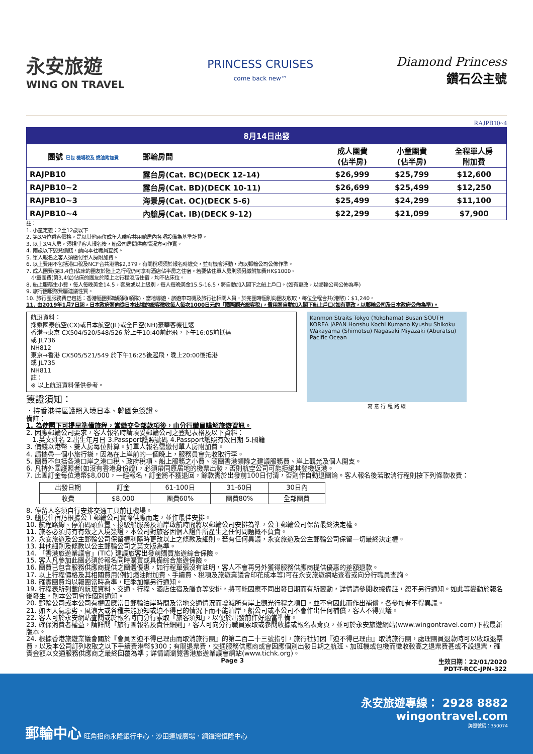永安旅遊
WING ON TRAVEL
PRINCESS CRUISES
come back new™
Diamond Princess
鑽石公主號
RAJPB10~4
8月14日出發
| 團號 已包 機場稅及 燃油附加費 | 郵輪房間 | 成人團費 (佔半房) | 小童團費 (佔半房) | 全程單人房 附加費 |
| --- | --- | --- | --- | --- |
| RAJPB10 | 露台房(Cat. BC)(DECK 12-14) | $26,999 | $25,799 | $12,600 |
| RAJPB10~2 | 露台房(Cat. BD)(DECK 10-11) | $26,699 | $25,499 | $12,250 |
| RAJPB10~3 | 海景房(Cat. OC)(DECK 5-6) | $25,499 | $24,299 | $11,100 |
| RAJPB10~4 | 內艙房(Cat. IB)(DECK 9-12) | $22,299 | $21,099 | $7,900 |
註：
1. 小童定義：2至12歲以下
2. 第3/4位乘客價格，是以其他兩位成年人乘客共用艙房內各項設備為基準計算。
3. 以上3/4人房，須視乎客人報名後，船公司房間供應情況方可作實。
4. 兩歲以下嬰兒價錢，請向本社職員查詢。
5. 單人報名之客人須繳付單人房附加費。
6. 以上費用不包括港口稅及NCF合共港幣$2,379，有關稅項須於報名時繳交，並有機會浮動，均以郵輪公司公佈作準。
7. 成人團費(第3,4位)佔床的團友於陸上之行程仍可享有酒店佔半房之住宿。若要佔住單人房則須另繳附加費HK$1000。
小童團費(第3,4位)佔床的團友於陸上之行程酒店住宿，均不佔床位。
8. 船上服務生小費，每人每晚美金14.5，套房或以上級別，每人每晚美金15.5-16.5，將自動加入閣下之船上戶口。(如有更改，以郵輪公司公佈為準)
9. 旅行團服務費屬建議性質。
10. 旅行團服務費已包括：香港隨團郵輪顧問(領隊)、當地導遊、旅遊車司機及旅行社相關人員，於完團時個別向團友收取，每位全程合共(港幣)：$1,240。
11. 由2019年1月7日起，日本政府將向從日本出境的旅客徵收每人每次1000日元的「國際觀光旅客稅」，費用將自動加入閣下船上戶口(如有更改，以郵輪公司及日本政府公佈為準)。
航班資料：
採乘國泰航空(CX)或日本航空(JL)或全日空(NH)豪華客機往返
香港→東京 CX504/520/548/526 於上午10:40前起飛，下午16:05前抵達
或 JL736
NH812
東京→香港 CX505/521/549 於下午16:25後起飛，晚上20:00後抵港
或 JL735
NH811
註：
※ 以上航班資料僅供參考。
簽證須知：
．持香港特區護照入境日本、韓國免簽證。
Kanmon Straits Tokyo (Yokohama) Busan SOUTH KOREA JAPAN Honshu Kochi Kumano Kyushu Shikoku Wakayama (Shimotsu) Nagasaki Miyazaki (Aburatsu) Pacific Ocean
寫 意 行 程 路 線
備註：
1. 為使閣下可提早準備旅程，當繳交全部款項後，由分行職員講解旅遊資訊。
2. 因應郵輪公司要求，客人報名時請填妥郵輪公司之登記表格及以下資料：
1.英文姓名 2.出生年月日 3.Passport護照號碼 4.Passport護照有效日期 5.國籍
3. 價錢以港幣、雙人房每位計算。如單人報名需繳付單人房附加費。
4. 請攜帶一個小旅行袋，因為在上岸前的一個晚上，服務員會先收取行李。
5. 團費不包括各港口岸之港口稅、政府稅項、船上服務之小費、隨團香港領隊之建議服務費、岸上觀光及個人開支。
6. 凡持外國護照者(如沒有香港身份證)，必須帶同原居地的機票出發，否則航空公司可能拒絕其登機返港。
7. 此團訂金每位港幣$8,000，一經報名，訂金將不獲退回，餘款需於出發前100日付清，否則作自動退團論。客人報名後若取消行程則按下列條款收費：
| 出發日期 | 訂金 | 61-100日 | 31-60日 | 30日內 |
| 收費 | $8,000 | 團費60% | 團費80% | 全部團費 |
8. 停留人客須自行安排交通工具前往機場。
9. 艙房住宿乃根據公主郵輪公司實際供應而定，並作最佳安排。
10. 航程路線、停泊碼頭位置、接駁船服務及泊岸啟航時間將以郵輪公司安排為準，公主郵輪公司保留最終決定權。
11. 旅客必須持有有效之入境簽證，本公司對旅客因個人證件所產生之任何問題概不負責。
12. 永安旅遊及公主郵輪公司保留權利隨時更改以上之條款及細則。若有任何異議，永安旅遊及公主郵輪公司保留一切最終決定權。
13. 其他細則及條款以公主郵輪公司之英文版為準。
14. 「香港旅遊業議會」(TIC) 建議旅客出發前購買旅遊綜合保險。
15. 客人凡參加此團必須於報名同時購買或具備綜合旅遊保險。
16. 團費已包含服務供應商提供之團體優惠，如行程單張沒有註明，客人不會再另外獲得服務供應商提供優惠的差額退款。
17. 以上行程價格及其相關費用(例如燃油附加費、手續費、稅項及旅遊業議會印花成本等)可在永安旅遊網站查看或向分行職員查詢。
18. 確實團費均以報團當時為準，旺季加幅另行通知。
19. 行程表所列載的航班資料、交通、行程、酒店住宿及膳食等安排，將可能因應不同出發日期而有所變動，詳情請參閱收據備註，恕不另行通知。如此等變動於報名後發生，則本公司會作個別通知。
20. 郵輪公司或本公司有權因應當日郵輪泊岸時間及當地交通情況而增減所有岸上觀光行程之項目，並不會因此而作出補償，各參加者不得異議。
21. 如因天氣惡劣、風浪大或各種未能預知或迫不得已的情況下而不能泊岸，船公司或本公司不會作出任何補償，客人不得異議。
22. 客人可於永安網站查閱或於報名時向分行索取「旅客須知」，以便於出發前作好適當準備。
23. 確保消費者權益，請詳閱「旅行團報名及責任細則」，客人可向分行職員索取或參閱收據或報名表背頁，並可於永安旅遊網站(www.wingontravel.com)下載最新版本。
24. 根據香港旅遊業議會關於『會員因迫不得已理由而取消旅行團』的第二百二十三號指引，旅行社如因『迫不得已理由』取消旅行團，處理團員退款時可以收取退票費，以及本公司訂列收取之以下手續費港幣$300；有關退票費，交通服務供應商或會因應個別出發日期之航班、加班機或包機而徵收較高之退票費甚或不設退票，確實金額以交通服務供應商之最終回覆為準；詳情請瀏覽香港旅遊業議會網站(www.tichk.org)。
Page 3 生效日期：22/01/2020
PDT-T-RCC-JPN-322
永安旅遊專線： 2928 8882
wingontravel.com
郵輪中心 旺角招商永隆銀行中心．沙田連城廣場．銅鑼灣恒隆中心 牌照號碼：350074